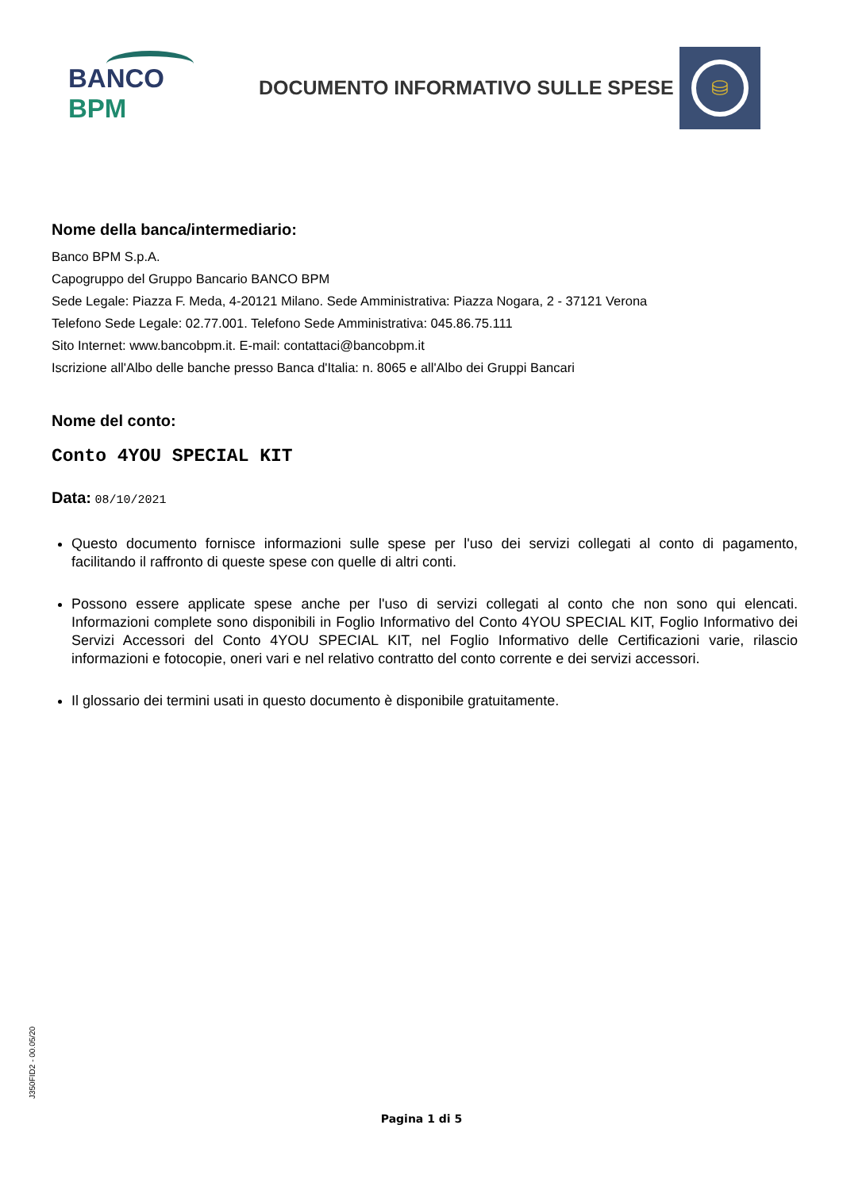BANCO BPM
DOCUMENTO INFORMATIVO SULLE SPESE
⛁
Nome della banca/intermediario:
Banco BPM S.p.A.
Capogruppo del Gruppo Bancario BANCO BPM
Sede Legale: Piazza F. Meda, 4-20121 Milano. Sede Amministrativa: Piazza Nogara, 2 - 37121 Verona
Telefono Sede Legale: 02.77.001. Telefono Sede Amministrativa: 045.86.75.111
Sito Internet: www.bancobpm.it. E-mail: contattaci@bancobpm.it
Iscrizione all'Albo delle banche presso Banca d'Italia: n. 8065 e all'Albo dei Gruppi Bancari
Nome del conto:
Conto 4YOU SPECIAL KIT
Data: 08/10/2021
Questo documento fornisce informazioni sulle spese per l'uso dei servizi collegati al conto di pagamento, facilitando il raffronto di queste spese con quelle di altri conti.
Possono essere applicate spese anche per l'uso di servizi collegati al conto che non sono qui elencati. Informazioni complete sono disponibili in Foglio Informativo del Conto 4YOU SPECIAL KIT, Foglio Informativo dei Servizi Accessori del Conto 4YOU SPECIAL KIT, nel Foglio Informativo delle Certificazioni varie, rilascio informazioni e fotocopie, oneri vari e nel relativo contratto del conto corrente e dei servizi accessori.
Il glossario dei termini usati in questo documento è disponibile gratuitamente.
J350FID2 - 00.05/20
Pagina 1 di 5